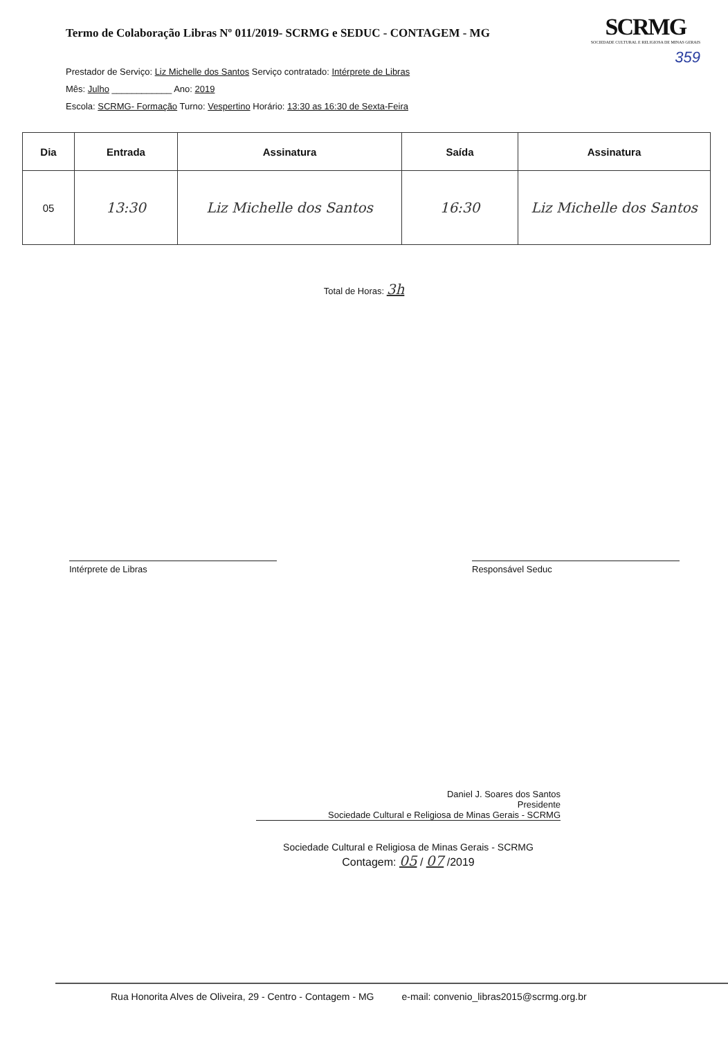Termo de Colaboração Libras Nº 011/2019- SCRMG e SEDUC - CONTAGEM - MG
SCRMG
SOCIEDADE CULTURAL E RELIGIOSA DE MINAS GERAIS
359
Prestador de Serviço: Liz Michelle dos Santos Serviço contratado: Intérprete de Libras
Mês: Julho ____________ Ano: 2019
Escola: SCRMG- Formação Turno: Vespertino Horário: 13:30 as 16:30 de Sexta-Feira
| Dia | Entrada | Assinatura | Saída | Assinatura |
| --- | --- | --- | --- | --- |
| 05 | 13:30 | Liz Michelle dos Santos | 16:30 | Liz Michelle dos Santos |
Total de Horas: 3h
Intérprete de Libras Responsável Seduc
Daniel J. Soares dos Santos
Presidente
Sociedade Cultural e Religiosa de Minas Gerais - SCRMG
Sociedade Cultural e Religiosa de Minas Gerais - SCRMG
Contagem: 05 / 07 /2019
Rua Honorita Alves de Oliveira, 29 - Centro - Contagem - MG e-mail: convenio_libras2015@scrmg.org.br